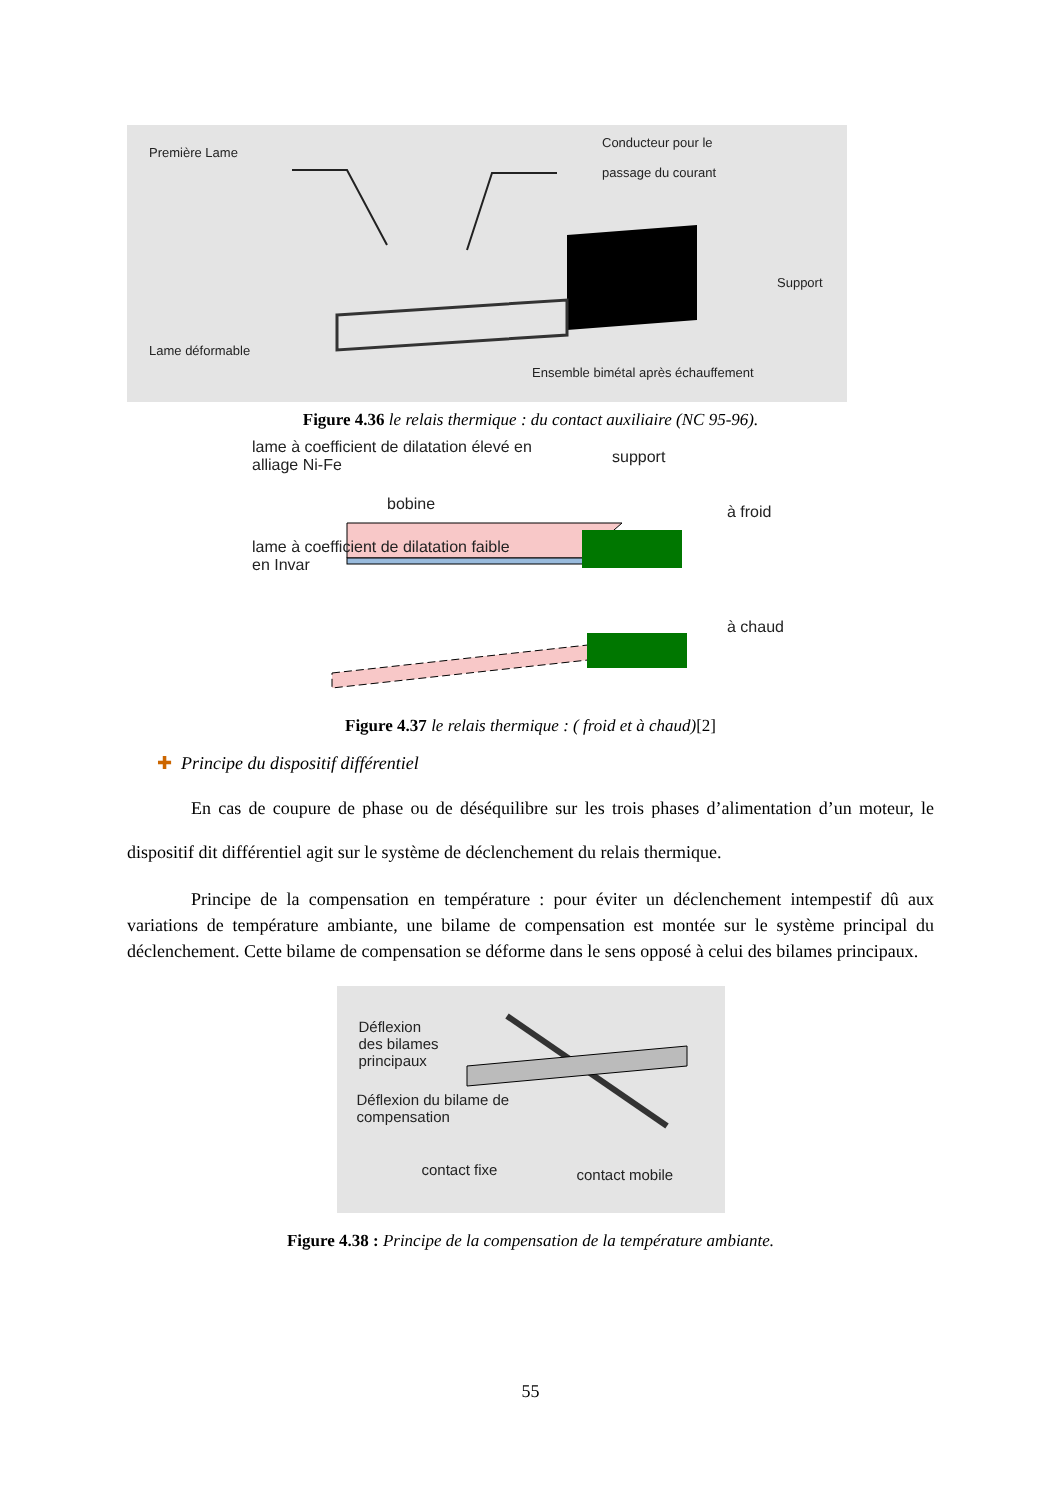Première Lame
Conducteur pour le
passage du courant
Support
Lame déformable
Ensemble bimétal après échauffement
Figure 4.36 le relais thermique : du contact auxiliaire (NC 95-96).
lame à coefficient de dilatation élevé en
alliage Ni-Fe
support
bobine à froid
lame à coefficient de dilatation faible
en Invar
à chaud
Figure 4.37 le relais thermique : ( froid et à chaud)[2]
✚ Principe du dispositif différentiel
En cas de coupure de phase ou de déséquilibre sur les trois phases d’alimentation d’un moteur, le dispositif dit différentiel agit sur le système de déclenchement du relais thermique.
Principe de la compensation en température : pour éviter un déclenchement intempestif dû aux variations de température ambiante, une bilame de compensation est montée sur le système principal du déclenchement. Cette bilame de compensation se déforme dans le sens opposé à celui des bilames principaux.
Déflexion
des bilames
principaux
Déflexion du bilame de
compensation
contact fixe contact mobile
Figure 4.38 : Principe de la compensation de la température ambiante.
55